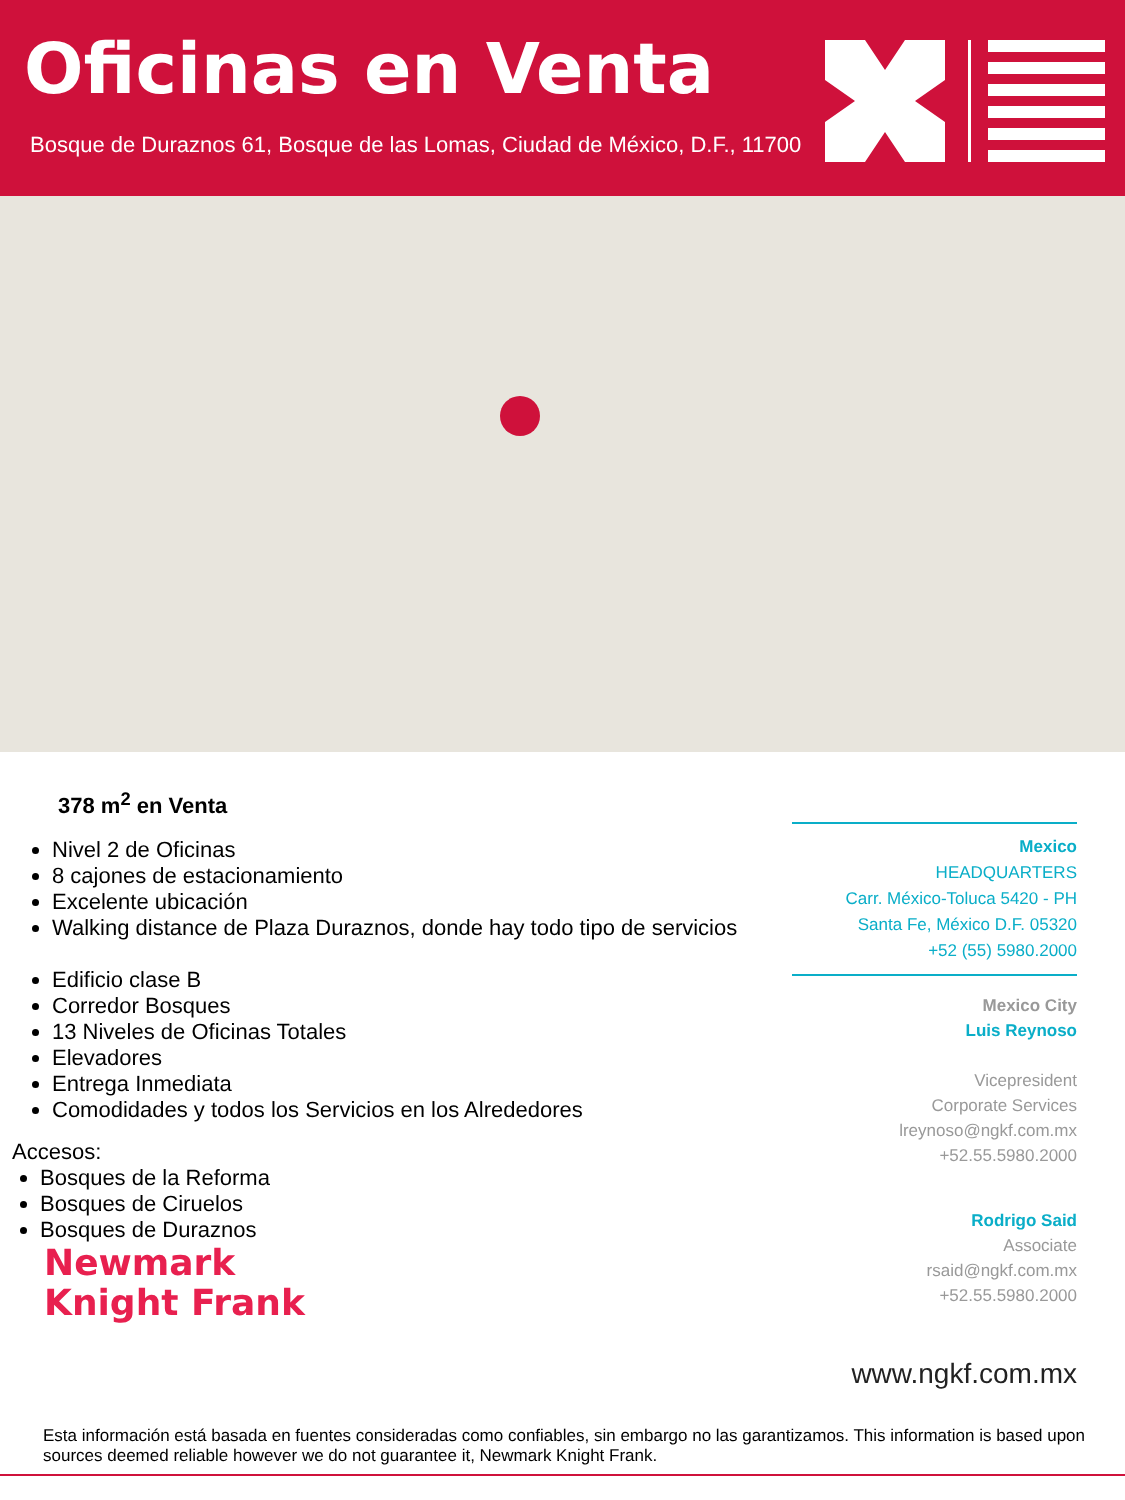Oficinas en Venta
Bosque de Duraznos 61, Bosque de las Lomas, Ciudad de México, D.F., 11700
378 m<sup>2</sup> en Venta
Nivel 2 de Oficinas
8 cajones de estacionamiento
Excelente ubicación
Walking distance de Plaza Duraznos, donde hay todo tipo de servicios
Edificio clase B
Corredor Bosques
13 Niveles de Oficinas Totales
Elevadores
Entrega Inmediata
Comodidades y todos los Servicios en los Alrededores
Accesos:
Bosques de la Reforma
Bosques de Ciruelos
Bosques de Duraznos
Newmark
Knight Frank
Mexico
HEADQUARTERS
Carr. México-Toluca 5420 - PH
Santa Fe, México D.F. 05320
+52 (55) 5980.2000
Mexico City
Luis Reynoso
Vicepresident
Corporate Services
lreynoso@ngkf.com.mx
+52.55.5980.2000
Rodrigo Said
Associate
rsaid@ngkf.com.mx
+52.55.5980.2000
www.ngkf.com.mx
Esta información está basada en fuentes consideradas como confiables, sin embargo no las garantizamos. This information is based upon sources deemed reliable however we do not guarantee it, Newmark Knight Frank.